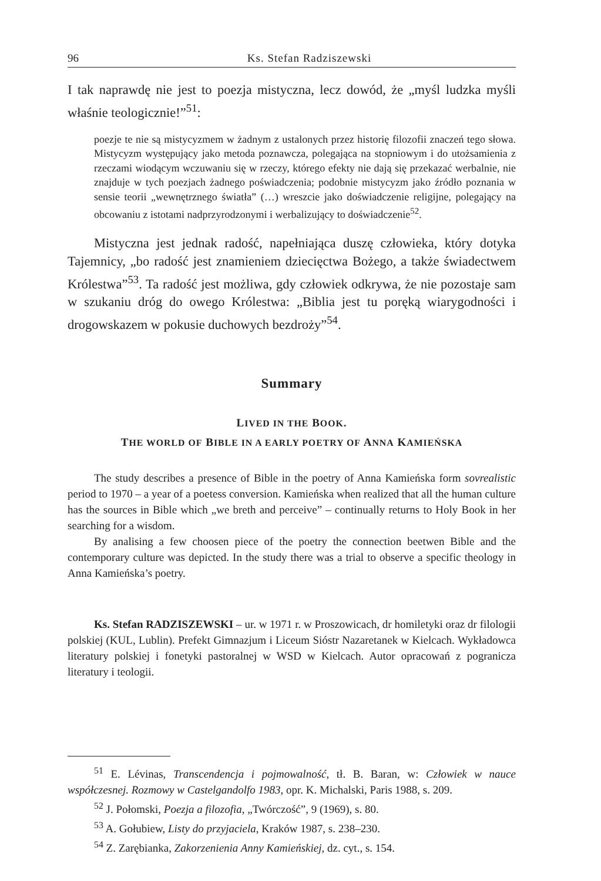96 Ks. Stefan Radziszewski
I tak naprawdę nie jest to poezja mistyczna, lecz dowód, że „myśl ludzka myśli właśnie teologicznie!”<sup>51</sup>:
poezje te nie są mistycyzmem w żadnym z ustalonych przez historię filozofii znaczeń tego słowa. Mistycyzm występujący jako metoda poznawcza, polegająca na stopniowym i do utożsamienia z rzeczami wiodącym wczuwaniu się w rzeczy, którego efekty nie dają się przekazać werbalnie, nie znajduje w tych poezjach żadnego poświadczenia; podobnie mistycyzm jako źródło poznania w sensie teorii „wewnętrznego światła” (…) wreszcie jako doświadczenie religijne, polegający na obcowaniu z istotami nadprzyrodzonymi i werbalizujący to doświadczenie<sup>52</sup>.
Mistyczna jest jednak radość, napełniająca duszę człowieka, który dotyka Tajemnicy, „bo radość jest znamieniem dziecięctwa Bożego, a także świadectwem Królestwa”<sup>53</sup>. Ta radość jest możliwa, gdy człowiek odkrywa, że nie pozostaje sam w szukaniu dróg do owego Królestwa: „Biblia jest tu poręką wiarygodności i drogowskazem w pokusie duchowych bezdroży”<sup>54</sup>.
Summary
LIVED IN THE BOOK.
THE WORLD OF BIBLE IN A EARLY POETRY OF ANNA KAMIEŃSKA
The study describes a presence of Bible in the poetry of Anna Kamieńska form sovrealistic period to 1970 – a year of a poetess conversion. Kamieńska when realized that all the human culture has the sources in Bible which „we breth and perceive” – continually returns to Holy Book in her searching for a wisdom.
By analising a few choosen piece of the poetry the connection beetwen Bible and the contemporary culture was depicted. In the study there was a trial to observe a specific theology in Anna Kamieńska’s poetry.
Ks. Stefan RADZISZEWSKI – ur. w 1971 r. w Proszowicach, dr homiletyki oraz dr filologii polskiej (KUL, Lublin). Prefekt Gimnazjum i Liceum Sióstr Nazaretanek w Kielcach. Wykładowca literatury polskiej i fonetyki pastoralnej w WSD w Kielcach. Autor opracowań z pogranicza literatury i teologii.
<sup>51</sup> E. Lévinas, Transcendencja i pojmowalność, tł. B. Baran, w: Człowiek w nauce współczesnej. Rozmowy w Castelgandolfo 1983, opr. K. Michalski, Paris 1988, s. 209.
<sup>52</sup> J. Połomski, Poezja a filozofia, „Twórczość”, 9 (1969), s. 80.
<sup>53</sup> A. Gołubiew, Listy do przyjaciela, Kraków 1987, s. 238–230.
<sup>54</sup> Z. Zarębianka, Zakorzenienia Anny Kamieńskiej, dz. cyt., s. 154.